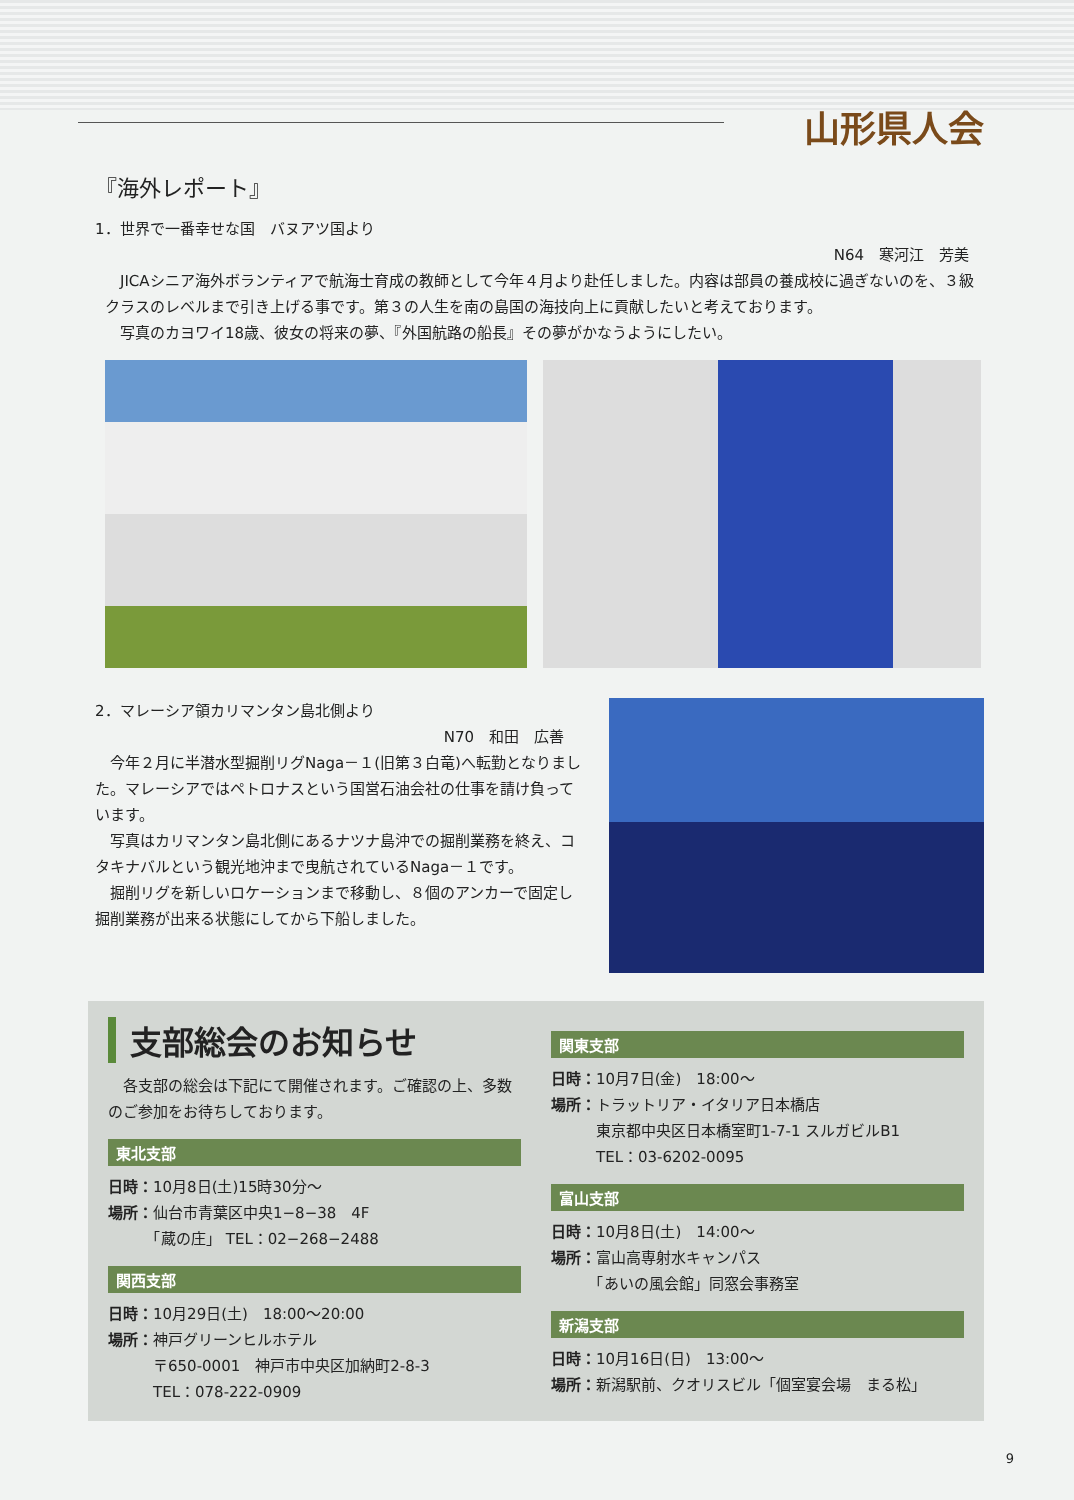山形県人会
『海外レポート』
1．世界で一番幸せな国　バヌアツ国より
N64　寒河江　芳美
　JICAシニア海外ボランティアで航海士育成の教師として今年４月より赴任しました。内容は部員の養成校に過ぎないのを、３級クラスのレベルまで引き上げる事です。第３の人生を南の島国の海技向上に貢献したいと考えております。
　写真のカヨワイ18歳、彼女の将来の夢、『外国航路の船長』その夢がかなうようにしたい。
2．マレーシア領カリマンタン島北側より
N70　和田　広善
　今年２月に半潜水型掘削リグNaga－１(旧第３白竜)へ転勤となりました。マレーシアではペトロナスという国営石油会社の仕事を請け負っています。
　写真はカリマンタン島北側にあるナツナ島沖での掘削業務を終え、コタキナバルという観光地沖まで曳航されているNaga－１です。
　掘削リグを新しいロケーションまで移動し、８個のアンカーで固定し掘削業務が出来る状態にしてから下船しました。
支部総会のお知らせ
　各支部の総会は下記にて開催されます。ご確認の上、多数のご参加をお待ちしております。
東北支部
日時：10月8日(土)15時30分～
場所：仙台市青葉区中央1−8−38　4F
　　　「蔵の庄」 TEL：02−268−2488
関西支部
日時：10月29日(土)　18:00～20:00
場所：神戸グリーンヒルホテル
　　　〒650-0001　神戸市中央区加納町2-8-3
　　　TEL：078-222-0909
関東支部
日時：10月7日(金)　18:00～
場所：トラットリア・イタリア日本橋店
　　　東京都中央区日本橋室町1-7-1 スルガビルB1
　　　TEL：03-6202-0095
富山支部
日時：10月8日(土)　14:00～
場所：富山高専射水キャンパス
　　　「あいの風会館」同窓会事務室
新潟支部
日時：10月16日(日)　13:00～
場所：新潟駅前、クオリスビル「個室宴会場　まる松」
9